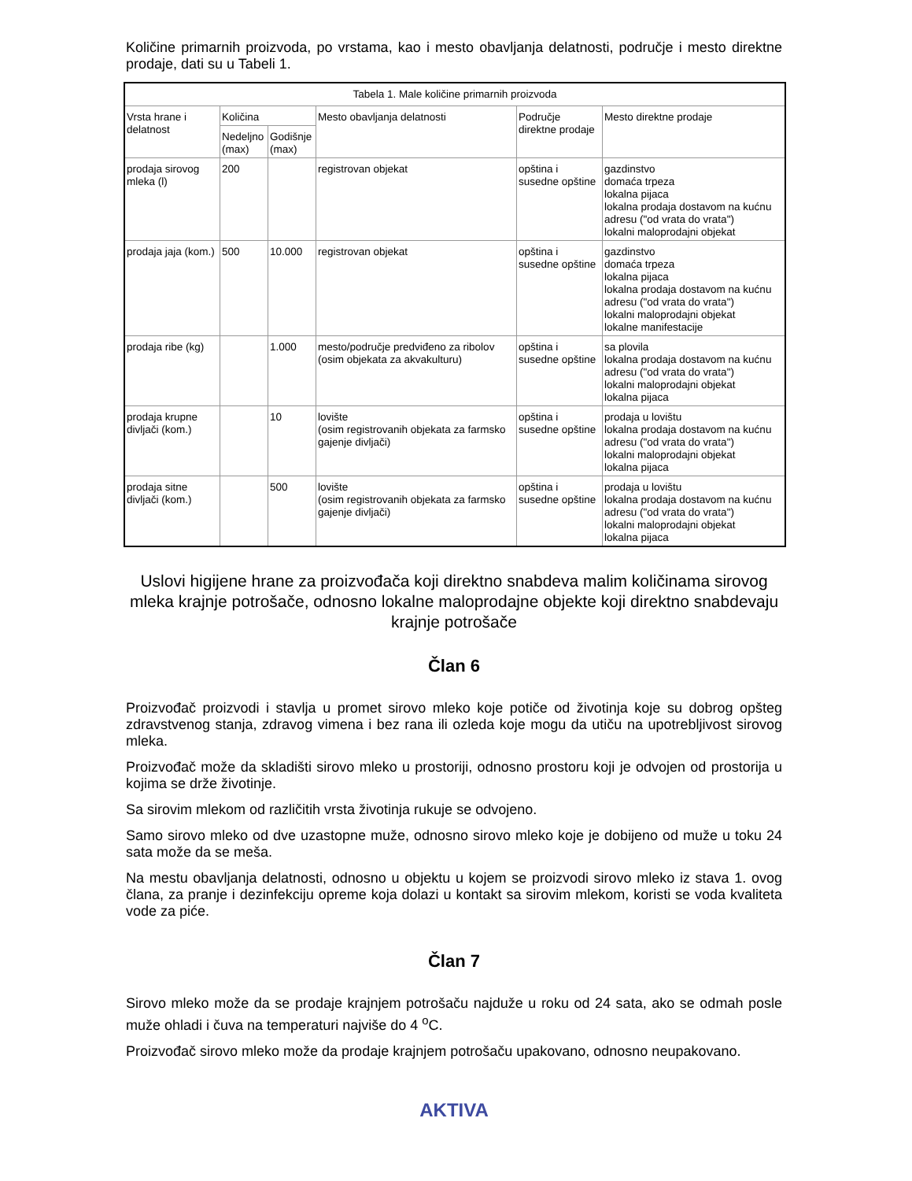Količine primarnih proizvoda, po vrstama, kao i mesto obavljanja delatnosti, područje i mesto direktne prodaje, dati su u Tabeli 1.
| Tabela 1. Male količine primarnih proizvoda | | | | | |
| Vrsta hrane i delatnost | Količina | | Mesto obavljanja delatnosti | Područje direktne prodaje | Mesto direktne prodaje |
| | Nedeljno (max) | Godišnje (max) | | | |
| prodaja sirovog mleka (l) | 200 | | registrovan objekat | opština i susedne opštine | gazdinstvo domaća trpeza lokalna pijaca lokalna prodaja dostavom na kućnu adresu ("od vrata do vrata") lokalni maloprodajni objekat |
| prodaja jaja (kom.) | 500 | 10.000 | registrovan objekat | opština i susedne opštine | gazdinstvo domaća trpeza lokalna pijaca lokalna prodaja dostavom na kućnu adresu ("od vrata do vrata") lokalni maloprodajni objekat lokalne manifestacije |
| prodaja ribe (kg) | | 1.000 | mesto/područje predviđeno za ribolov (osim objekata za akvakulturu) | opština i susedne opštine | sa plovila lokalna prodaja dostavom na kućnu adresu ("od vrata do vrata") lokalni maloprodajni objekat lokalna pijaca |
| prodaja krupne divljači (kom.) | | 10 | lovište (osim registrovanih objekata za farmsko gajenje divljači) | opština i susedne opštine | prodaja u lovištu lokalna prodaja dostavom na kućnu adresu ("od vrata do vrata") lokalni maloprodajni objekat lokalna pijaca |
| prodaja sitne divljači (kom.) | | 500 | lovište (osim registrovanih objekata za farmsko gajenje divljači) | opština i susedne opštine | prodaja u lovištu lokalna prodaja dostavom na kućnu adresu ("od vrata do vrata") lokalni maloprodajni objekat lokalna pijaca |
Uslovi higijene hrane za proizvođača koji direktno snabdeva malim količinama sirovog mleka krajnje potrošače, odnosno lokalne maloprodajne objekte koji direktno snabdevaju krajnje potrošače
Član 6
Proizvođač proizvodi i stavlja u promet sirovo mleko koje potiče od životinja koje su dobrog opšteg zdravstvenog stanja, zdravog vimena i bez rana ili ozleda koje mogu da utiču na upotrebljivost sirovog mleka.
Proizvođač može da skladišti sirovo mleko u prostoriji, odnosno prostoru koji je odvojen od prostorija u kojima se drže životinje.
Sa sirovim mlekom od različitih vrsta životinja rukuje se odvojeno.
Samo sirovo mleko od dve uzastopne muže, odnosno sirovo mleko koje je dobijeno od muže u toku 24 sata može da se meša.
Na mestu obavljanja delatnosti, odnosno u objektu u kojem se proizvodi sirovo mleko iz stava 1. ovog člana, za pranje i dezinfekciju opreme koja dolazi u kontakt sa sirovim mlekom, koristi se voda kvaliteta vode za piće.
Član 7
Sirovo mleko može da se prodaje krajnjem potrošaču najduže u roku od 24 sata, ako se odmah posle muže ohladi i čuva na temperaturi najviše do 4 <sup>o</sup>C.
Proizvođač sirovo mleko može da prodaje krajnjem potrošaču upakovano, odnosno neupakovano.
AKTIVA